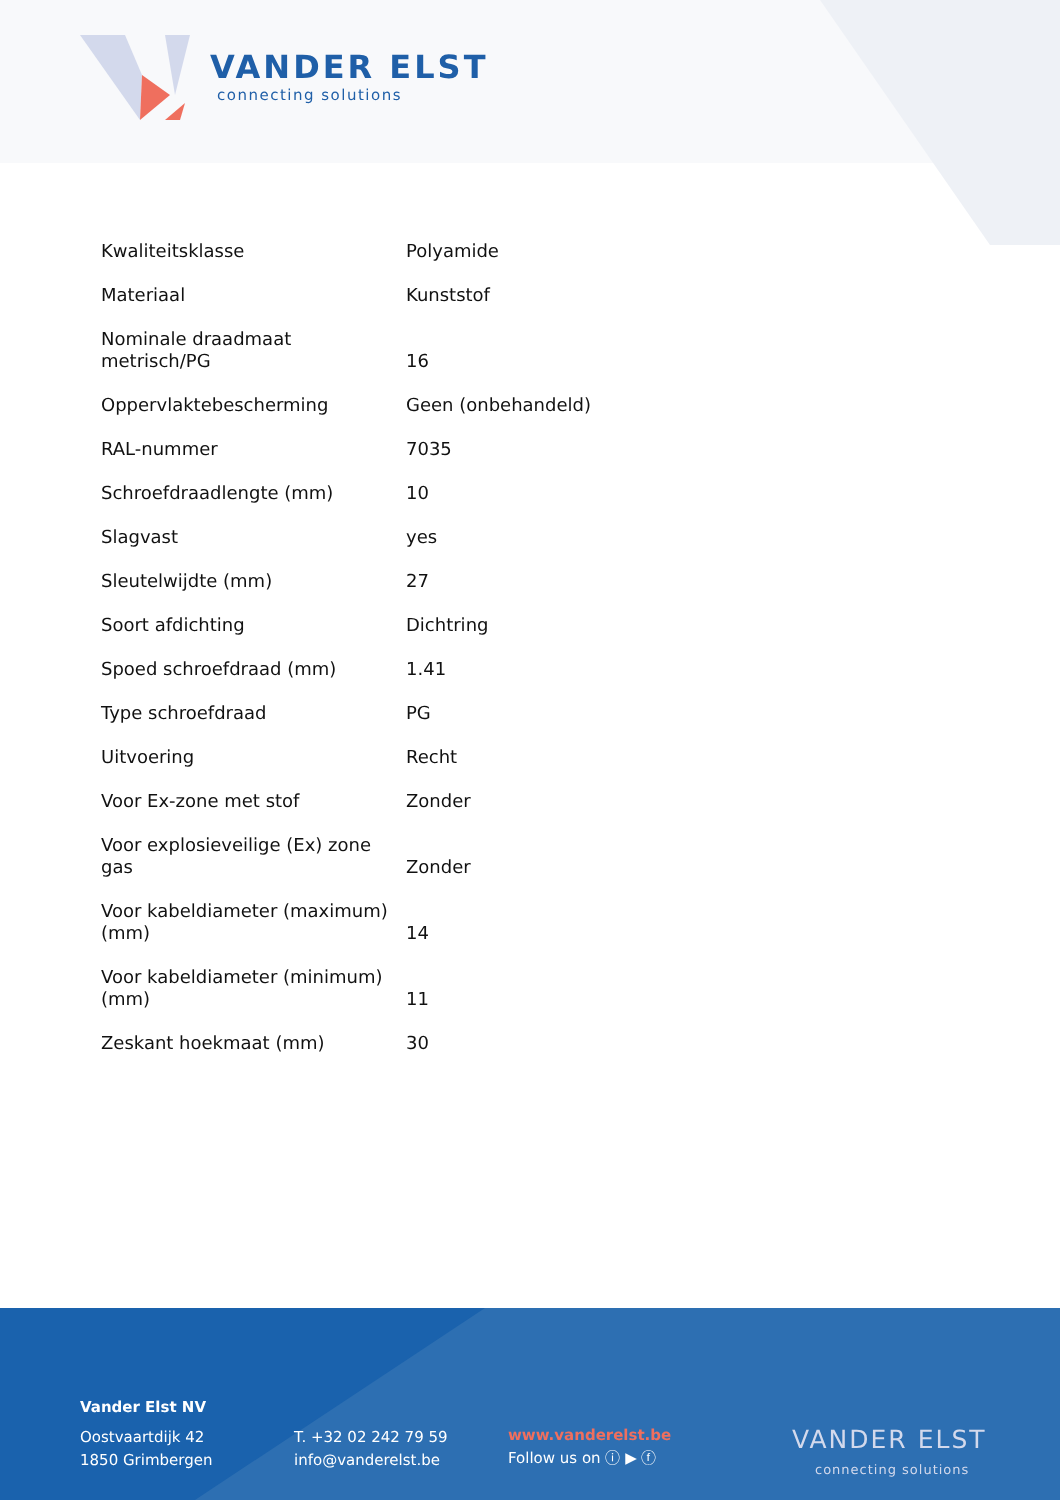VANDER ELST
connecting solutions
| Kwaliteitsklasse | Polyamide |
| Materiaal | Kunststof |
| Nominale draadmaat metrisch/PG | 16 |
| Oppervlaktebescherming | Geen (onbehandeld) |
| RAL-nummer | 7035 |
| Schroefdraadlengte (mm) | 10 |
| Slagvast | yes |
| Sleutelwijdte (mm) | 27 |
| Soort afdichting | Dichtring |
| Spoed schroefdraad (mm) | 1.41 |
| Type schroefdraad | PG |
| Uitvoering | Recht |
| Voor Ex-zone met stof | Zonder |
| Voor explosieveilige (Ex) zone gas | Zonder |
| Voor kabeldiameter (maximum) (mm) | 14 |
| Voor kabeldiameter (minimum) (mm) | 11 |
| Zeskant hoekmaat (mm) | 30 |
Vander Elst NV
Oostvaartdijk 42
1850 Grimbergen
T. +32 02 242 79 59
info@vanderelst.be
www.vanderelst.be
Follow us on ⓘ ▶ ⓕ
VANDER ELST
connecting solutions